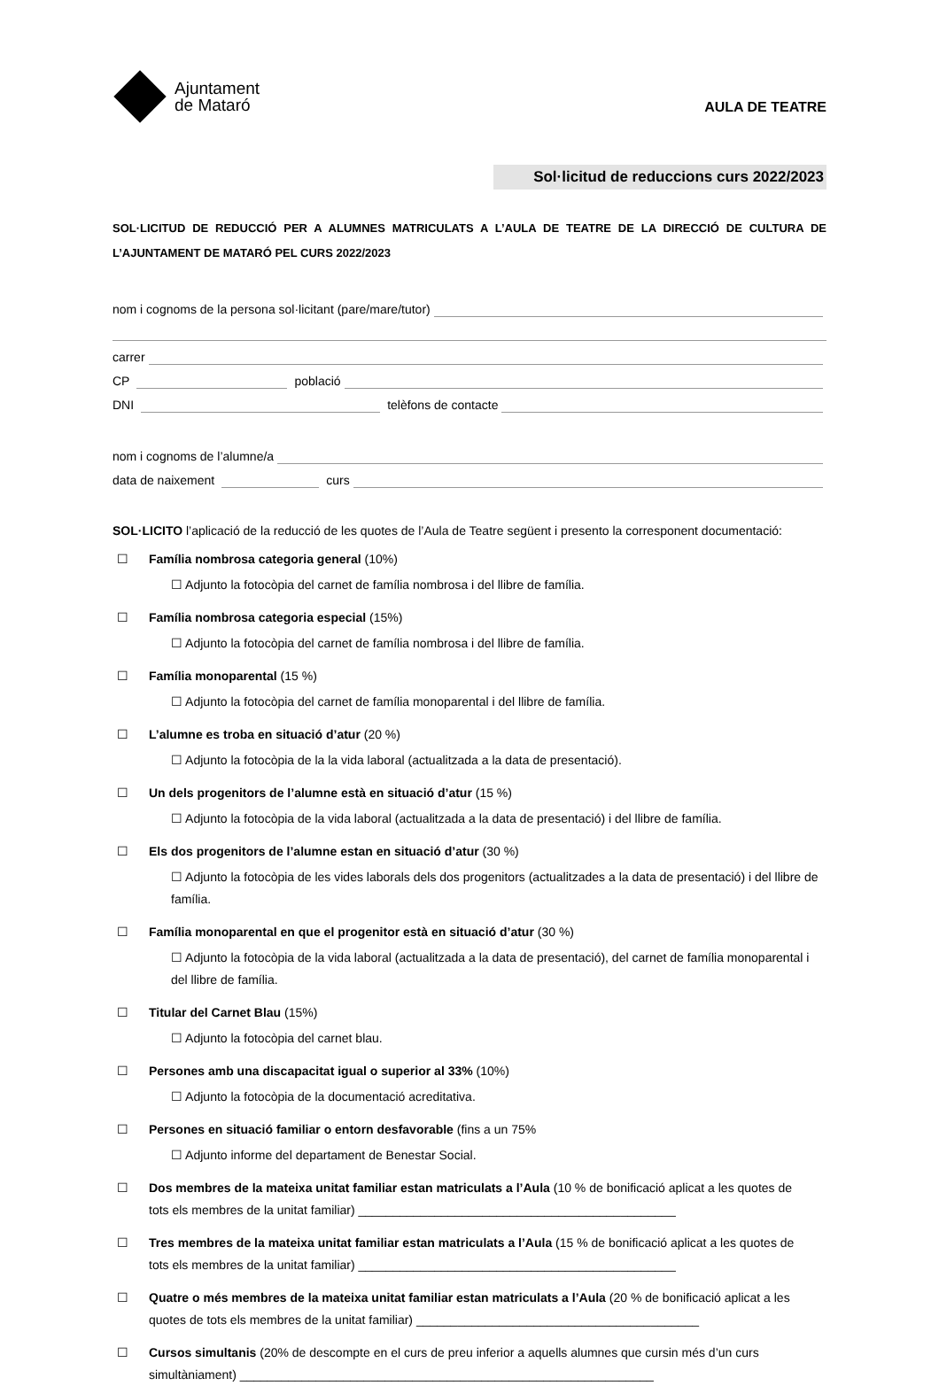Ajuntament
de Mataró
AULA DE TEATRE
Sol·licitud de reduccions curs 2022/2023
SOL·LICITUD DE REDUCCIÓ PER A ALUMNES MATRICULATS A L’AULA DE TEATRE DE LA DIRECCIÓ DE CULTURA DE L’AJUNTAMENT DE MATARÓ PEL CURS 2022/2023
nom i cognoms de la persona sol·licitant (pare/mare/tutor)
carrer
CP població
DNI telèfons de contacte
nom i cognoms de l’alumne/a
data de naixement curs
SOL·LICITO l’aplicació de la reducció de les quotes de l’Aula de Teatre següent i presento la corresponent documentació:
☐ Família nombrosa categoria general (10%)
☐ Adjunto la fotocòpia del carnet de família nombrosa i del llibre de família.
☐ Família nombrosa categoria especial (15%)
☐ Adjunto la fotocòpia del carnet de família nombrosa i del llibre de família.
☐ Família monoparental (15 %)
☐ Adjunto la fotocòpia del carnet de família monoparental i del llibre de família.
☐ L’alumne es troba en situació d’atur (20 %)
☐ Adjunto la fotocòpia de la la vida laboral (actualitzada a la data de presentació).
☐ Un dels progenitors de l’alumne està en situació d’atur (15 %)
☐ Adjunto la fotocòpia de la vida laboral (actualitzada a la data de presentació) i del llibre de família.
☐ Els dos progenitors de l’alumne estan en situació d’atur (30 %)
☐ Adjunto la fotocòpia de les vides laborals dels dos progenitors (actualitzades a la data de presentació) i del llibre de família.
☐ Família monoparental en que el progenitor està en situació d’atur (30 %)
☐ Adjunto la fotocòpia de la vida laboral (actualitzada a la data de presentació), del carnet de família monoparental i del llibre de família.
☐ Titular del Carnet Blau (15%)
☐ Adjunto la fotocòpia del carnet blau.
☐ Persones amb una discapacitat igual o superior al 33% (10%)
☐ Adjunto la fotocòpia de la documentació acreditativa.
☐ Persones en situació familiar o entorn desfavorable (fins a un 75%
☐ Adjunto informe del departament de Benestar Social.
☐ Dos membres de la mateixa unitat familiar estan matriculats a l’Aula (10 % de bonificació aplicat a les quotes de tots els membres de la unitat familiar) ______________________________________________
☐ Tres membres de la mateixa unitat familiar estan matriculats a l’Aula (15 % de bonificació aplicat a les quotes de tots els membres de la unitat familiar) ______________________________________________
☐ Quatre o més membres de la mateixa unitat familiar estan matriculats a l’Aula (20 % de bonificació aplicat a les quotes de tots els membres de la unitat familiar) _________________________________________
☐ Cursos simultanis (20% de descompte en el curs de preu inferior a aquells alumnes que cursin més d’un curs simultàniament) ____________________________________________________________